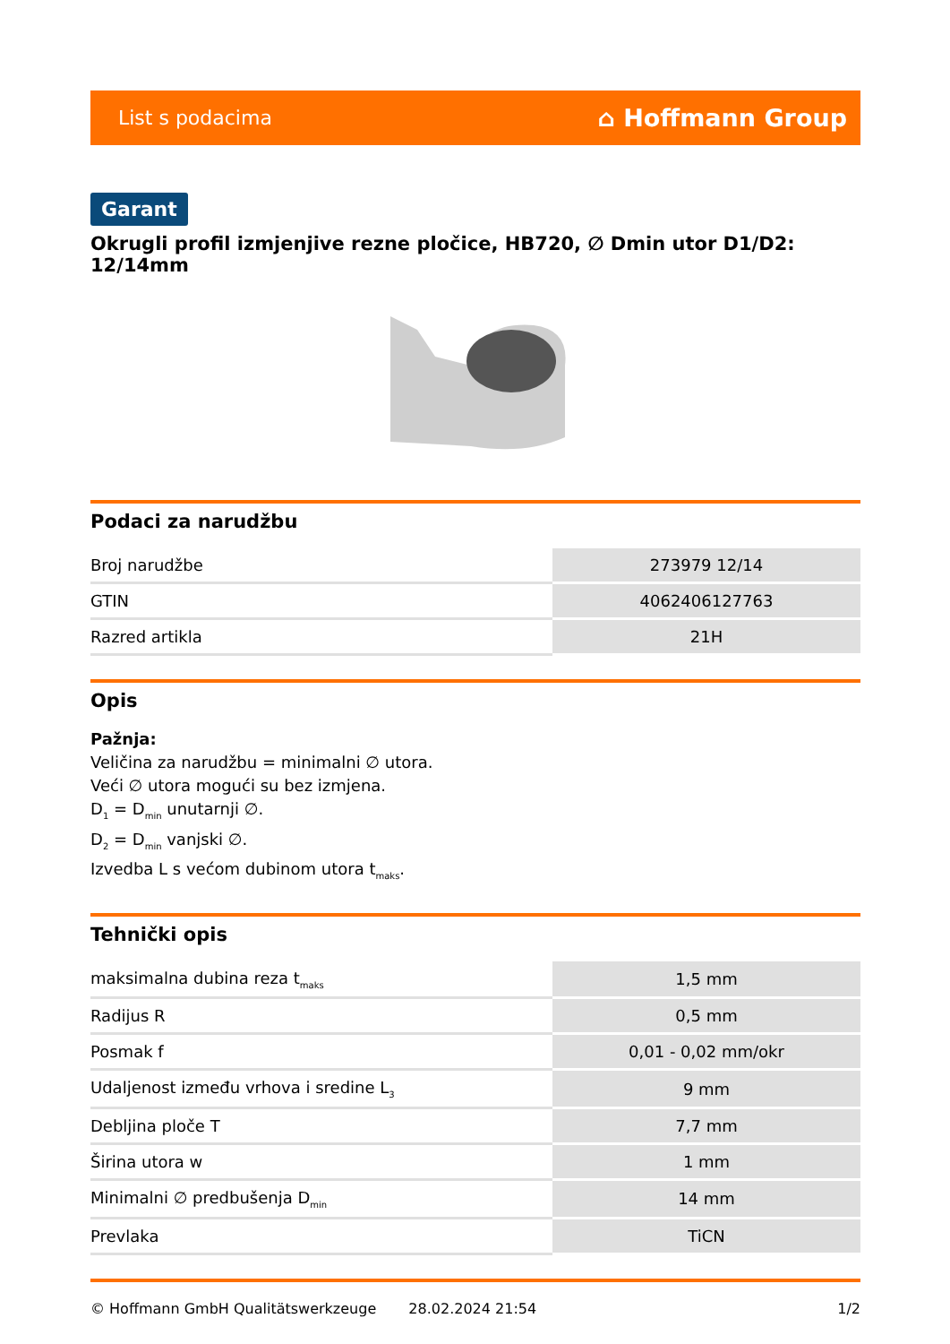List s podacima ⌂ Hoffmann Group
Garant
Okrugli profil izmjenjive rezne pločice, HB720, ∅ Dmin utor D1/D2: 12/14mm
Podaci za narudžbu
| Broj narudžbe | 273979 12/14 |
| GTIN | 4062406127763 |
| Razred artikla | 21H |
Opis
Pažnja:
Veličina za narudžbu = minimalni ∅ utora.
Veći ∅ utora mogući su bez izmjena.
D<sub>1</sub> = D<sub>min</sub> unutarnji ∅.
D<sub>2</sub> = D<sub>min</sub> vanjski ∅.
Izvedba L s većom dubinom utora t<sub>maks</sub>.
Tehnički opis
| maksimalna dubina reza t<sub>maks</sub> | 1,5 mm |
| Radijus R | 0,5 mm |
| Posmak f | 0,01 - 0,02 mm/okr |
| Udaljenost između vrhova i sredine L<sub>3</sub> | 9 mm |
| Debljina ploče T | 7,7 mm |
| Širina utora w | 1 mm |
| Minimalni ∅ predbušenja D<sub>min</sub> | 14 mm |
| Prevlaka | TiCN |
© Hoffmann GmbH Qualitätswerkzeuge 28.02.2024 21:54 1/2